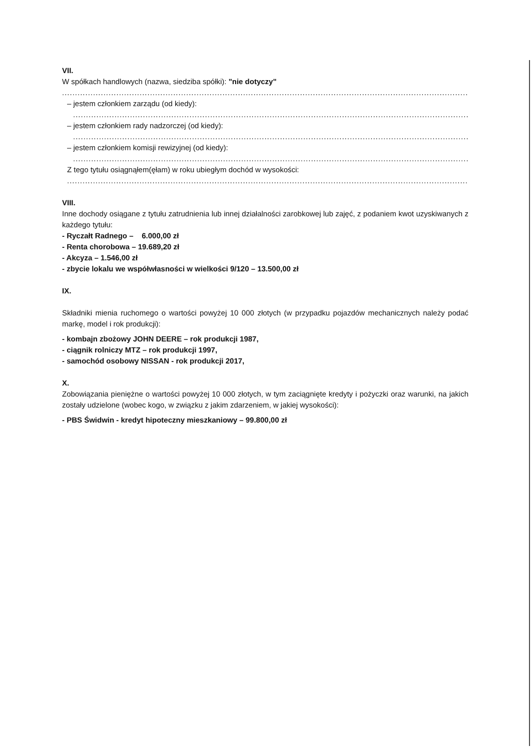VII.
W spółkach handlowych (nazwa, siedziba spółki): "nie dotyczy"
..................................................................................................................................................................
– jestem członkiem zarządu (od kiedy):
..................................................................................................................................................................
– jestem członkiem rady nadzorczej (od kiedy):
..................................................................................................................................................................
– jestem członkiem komisji rewizyjnej (od kiedy):
..................................................................................................................................................................
Z tego tytułu osiągnąłem(ęłam) w roku ubiegłym dochód w wysokości:
..................................................................................................................................................................
VIII.
Inne dochody osiągane z tytułu zatrudnienia lub innej działalności zarobkowej lub zajęć, z podaniem kwot uzyskiwanych z każdego tytułu:
- Ryczałt Radnego – 6.000,00 zł
- Renta chorobowa – 19.689,20 zł
- Akcyza – 1.546,00 zł
- zbycie lokalu we współwłasności w wielkości 9/120 – 13.500,00 zł
IX.
Składniki mienia ruchomego o wartości powyżej 10 000 złotych (w przypadku pojazdów mechanicznych należy podać markę, model i rok produkcji):
- kombajn zbożowy JOHN DEERE – rok produkcji 1987,
- ciągnik rolniczy MTZ – rok produkcji 1997,
- samochód osobowy NISSAN - rok produkcji 2017,
X.
Zobowiązania pieniężne o wartości powyżej 10 000 złotych, w tym zaciągnięte kredyty i pożyczki oraz warunki, na jakich zostały udzielone (wobec kogo, w związku z jakim zdarzeniem, w jakiej wysokości):
- PBS Świdwin - kredyt hipoteczny mieszkaniowy – 99.800,00 zł